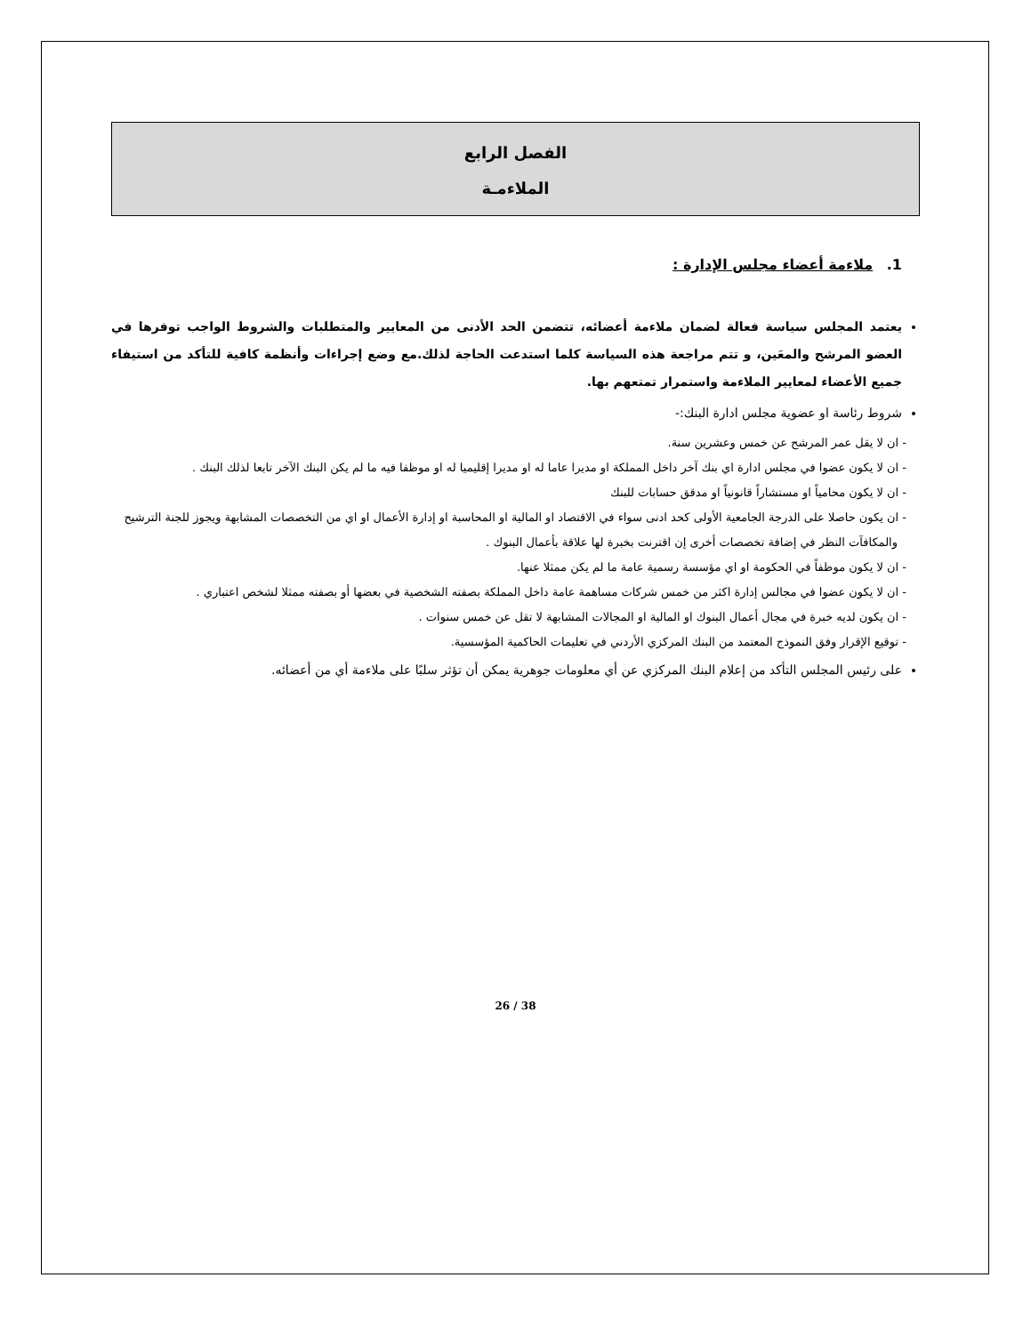الفصل الرابع
الملاءمـة
1. ملاءمة أعضاء مجلس الإدارة :
يعتمد المجلس سياسة فعالة لضمان ملاءمة أعضائه، تتضمن الحد الأدنى من المعايير والمتطلبات والشروط الواجب توفرها في العضو المرشح والمعَين، و تتم مراجعة هذه السياسة كلما استدعت الحاجة لذلك.مع وضع إجراءات وأنظمة كافية للتأكد من استيفاء جميع الأعضاء لمعايير الملاءمة واستمرار تمتعهم بها.
شروط رئاسة او عضوية مجلس ادارة البنك:-
- ان لا يقل عمر المرشح عن خمس وعشرين سنة.
- ان لا يكون عضوا في مجلس ادارة اي بنك آخر داخل المملكة او مديرا عاما له او مديرا إقليميا له او موظفا فيه ما لم يكن البنك الآخر تابعا لذلك البنك .
- ان لا يكون محامياً او مستشاراً قانونياً او مدقق حسابات للبنك
- ان يكون حاصلا على الدرجة الجامعية الأولى كحد ادنى سواء في الاقتصاد او المالية او المحاسبة او إدارة الأعمال او اي من التخصصات المشابهة ويجوز للجنة الترشيح والمكافآت النظر في إضافة تخصصات أخرى إن اقترنت بخبرة لها علاقة بأعمال البنوك .
- ان لا يكون موظفاً في الحكومة او اي مؤسسة رسمية عامة ما لم يكن ممثلا عنها.
- ان لا يكون عضوا في مجالس إدارة اكثر من خمس شركات مساهمة عامة داخل المملكة بصفته الشخصية في بعضها أو بصفته ممثلا لشخص اعتباري .
- ان يكون لديه خبرة في مجال أعمال البنوك او المالية او المجالات المشابهة لا تقل عن خمس سنوات .
- توقيع الإقرار وفق النموذج المعتمد من البنك المركزي الأردني في تعليمات الحاكمية المؤسسية.
على رئيس المجلس التأكد من إعلام البنك المركزي عن أي معلومات جوهرية يمكن أن تؤثر سلبًا على ملاءمة أي من أعضائه.
26 / 38